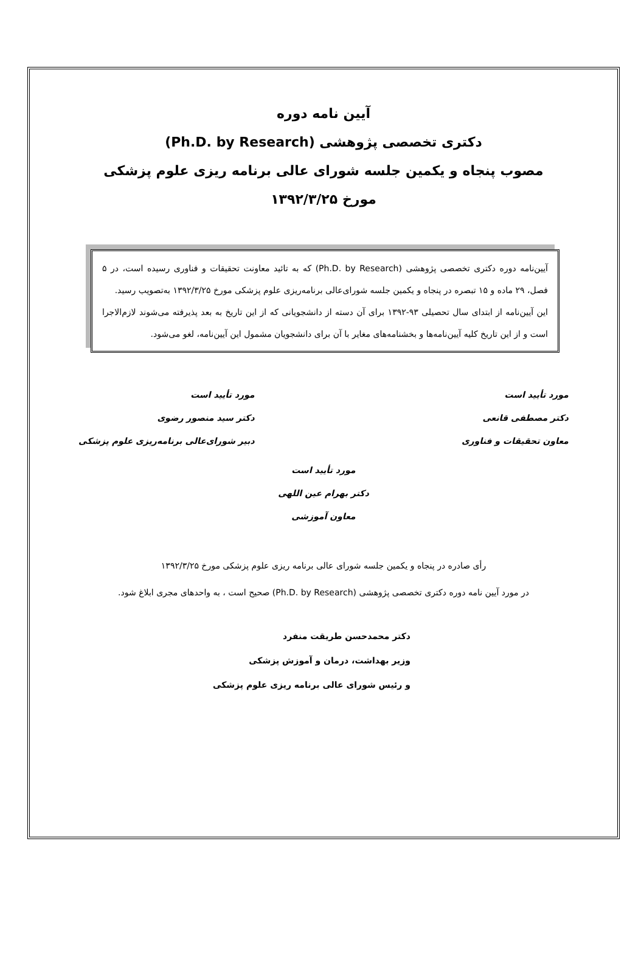آیین نامه دوره
دکتری تخصصی پژوهشی (Ph.D. by Research)
مصوب پنجاه و یکمین جلسه شورای عالی برنامه ریزی علوم پزشکی
مورخ ۱۳۹۲/۳/۲۵
آیین‌نامه دوره دکتری تخصصی پژوهشی (Ph.D. by Research) که به تائید معاونت تحقیقات و فناوری رسیده است، در ۵ فصل، ۲۹ ماده و ۱۵ تبصره در پنجاه و یکمین جلسه شورای‌عالی برنامه‌ریزی علوم پزشکی مورخ ۱۳۹۲/۳/۲۵ به‌تصویب رسید.
این آیین‌نامه از ابتدای سال تحصیلی ۹۳-۱۳۹۲ برای آن دسته از دانشجویانی که از این تاریخ به بعد پذیرفته می‌شوند لازم‌الاجرا است و از این تاریخ کلیه آیین‌نامه‌ها و بخشنامه‌های مغایر با آن برای دانشجویان مشمول این آیین‌نامه، لغو می‌شود.
مورد تأیید است
دکتر مصطفی قانعی
معاون تحقیقات و فناوری
مورد تأیید است
دکتر سید منصور رضوی
دبیر شورای‌عالی برنامه‌ریزی علوم پزشکی
مورد تأیید است
دکتر بهرام عین اللهی
معاون آموزشی
رأی صادره در پنجاه و یکمین جلسه شورای عالی برنامه ریزی علوم پزشکی مورخ ۱۳۹۲/۳/۲۵
در مورد آیین نامه دوره دکتری تخصصی پژوهشی (Ph.D. by Research) صحیح است ، به واحدهای مجری ابلاغ شود.
دکتر محمدحسن طریقت منفرد
وزیر بهداشت، درمان و آموزش پزشکی
و رئیس شورای عالی برنامه ریزی علوم پزشکی